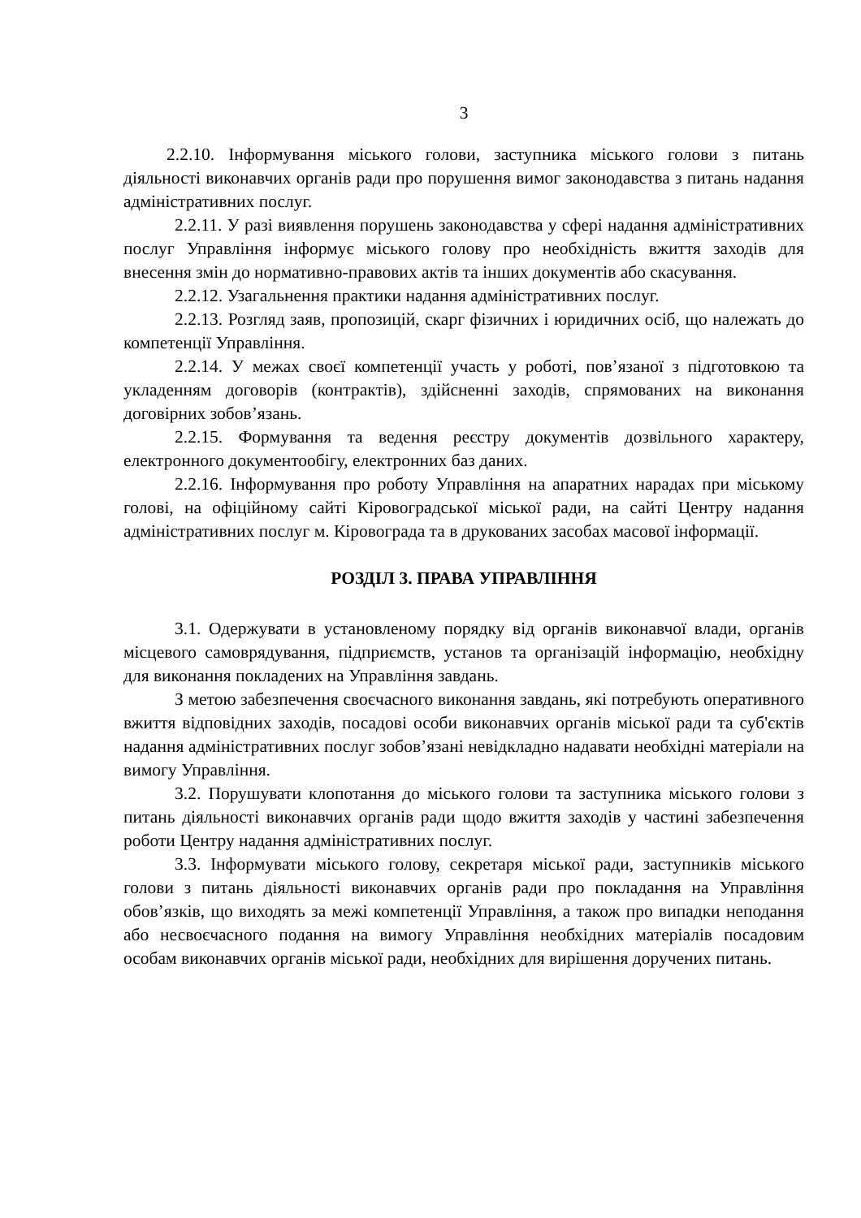3
2.2.10. Інформування міського голови, заступника міського голови з питань діяльності виконавчих органів ради про порушення вимог законодавства з питань надання адміністративних послуг.
2.2.11. У разі виявлення порушень законодавства у сфері надання адміністративних послуг Управління інформує міського голову про необхідність вжиття заходів для внесення змін до нормативно-правових актів та інших документів або скасування.
2.2.12. Узагальнення практики надання адміністративних послуг.
2.2.13. Розгляд заяв, пропозицій, скарг фізичних і юридичних осіб, що належать до компетенції Управління.
2.2.14. У межах своєї компетенції участь у роботі, пов’язаної з підготовкою та укладенням договорів (контрактів), здійсненні заходів, спрямованих на виконання договірних зобов’язань.
2.2.15. Формування та ведення реєстру документів дозвільного характеру, електронного документообігу, електронних баз даних.
2.2.16. Інформування про роботу Управління на апаратних нарадах при міському голові, на офіційному сайті Кіровоградської міської ради, на сайті Центру надання адміністративних послуг м. Кіровограда та в друкованих засобах масової інформації.
РОЗДІЛ 3. ПРАВА УПРАВЛІННЯ
3.1. Одержувати в установленому порядку від органів виконавчої влади, органів місцевого самоврядування, підприємств, установ та організацій інформацію, необхідну для виконання покладених на Управління завдань.
З метою забезпечення своєчасного виконання завдань, які потребують оперативного вжиття відповідних заходів, посадові особи виконавчих органів міської ради та суб'єктів надання адміністративних послуг зобов’язані невідкладно надавати необхідні матеріали на вимогу Управління.
3.2. Порушувати клопотання до міського голови та заступника міського голови з питань діяльності виконавчих органів ради щодо вжиття заходів у частині забезпечення роботи Центру надання адміністративних послуг.
3.3. Інформувати міського голову, секретаря міської ради, заступників міського голови з питань діяльності виконавчих органів ради про покладання на Управління обов’язків, що виходять за межі компетенції Управління, а також про випадки неподання або несвоєчасного подання на вимогу Управління необхідних матеріалів посадовим особам виконавчих органів міської ради, необхідних для вирішення доручених питань.